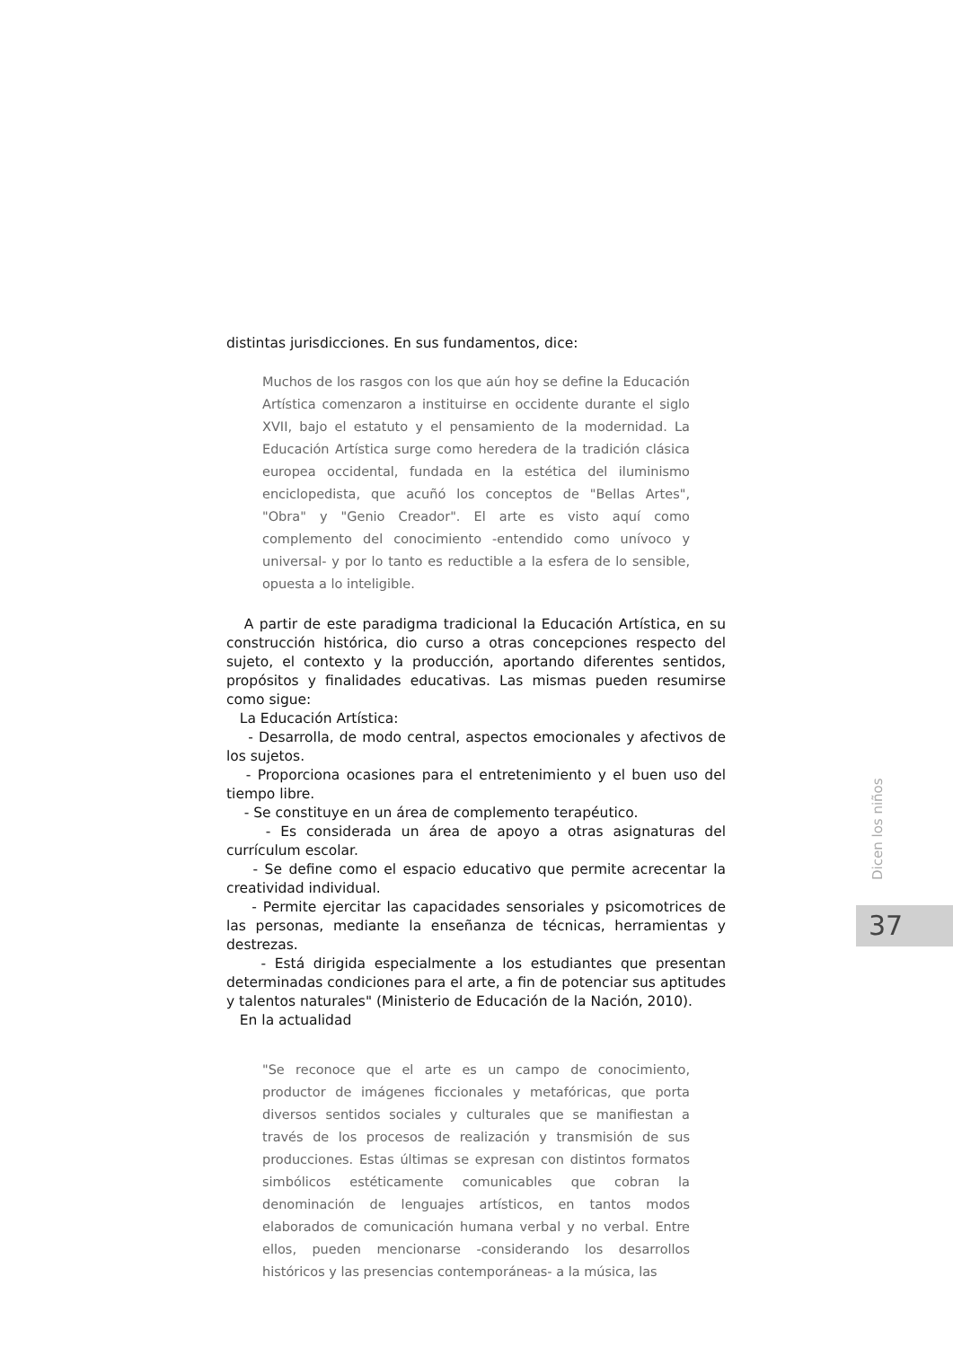distintas jurisdicciones. En sus fundamentos, dice:
Muchos de los rasgos con los que aún hoy se define la Educación Artística comenzaron a instituirse en occidente durante el siglo XVII, bajo el estatuto y el pensamiento de la modernidad. La Educación Artística surge como heredera de la tradición clásica europea occidental, fundada en la estética del iluminismo enciclopedista, que acuñó los conceptos de "Bellas Artes", "Obra" y "Genio Creador". El arte es visto aquí como complemento del conocimiento -entendido como unívoco y universal- y por lo tanto es reductible a la esfera de lo sensible, opuesta a lo inteligible.
A partir de este paradigma tradicional la Educación Artística, en su construcción histórica, dio curso a otras concepciones respecto del sujeto, el contexto y la producción, aportando diferentes sentidos, propósitos y finalidades educativas. Las mismas pueden resumirse como sigue:
La Educación Artística:
- Desarrolla, de modo central, aspectos emocionales y afectivos de los sujetos.
- Proporciona ocasiones para el entretenimiento y el buen uso del tiempo libre.
- Se constituye en un área de complemento terapéutico.
- Es considerada un área de apoyo a otras asignaturas del currículum escolar.
- Se define como el espacio educativo que permite acrecentar la creatividad individual.
- Permite ejercitar las capacidades sensoriales y psicomotrices de las personas, mediante la enseñanza de técnicas, herramientas y destrezas.
- Está dirigida especialmente a los estudiantes que presentan determinadas condiciones para el arte, a fin de potenciar sus aptitudes y talentos naturales" (Ministerio de Educación de la Nación, 2010).
En la actualidad
"Se reconoce que el arte es un campo de conocimiento, productor de imágenes ficcionales y metafóricas, que porta diversos sentidos sociales y culturales que se manifiestan a través de los procesos de realización y transmisión de sus producciones. Estas últimas se expresan con distintos formatos simbólicos estéticamente comunicables que cobran la denominación de lenguajes artísticos, en tantos modos elaborados de comunicación humana verbal y no verbal. Entre ellos, pueden mencionarse -considerando los desarrollos históricos y las presencias contemporáneas- a la música, las
Dicen los niños
37